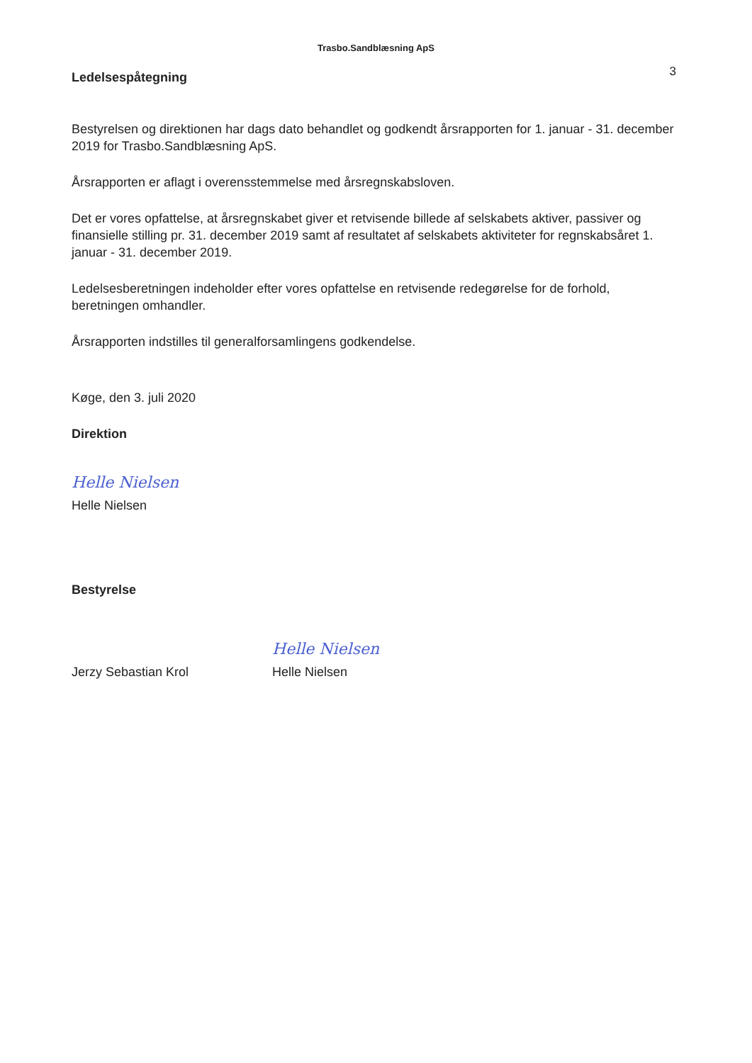Trasbo.Sandblæsning ApS
Ledelsespåtegning
3
Bestyrelsen og direktionen har dags dato behandlet og godkendt årsrapporten for 1. januar - 31. december 2019 for Trasbo.Sandblæsning ApS.
Årsrapporten er aflagt i overensstemmelse med årsregnskabsloven.
Det er vores opfattelse, at årsregnskabet giver et retvisende billede af selskabets aktiver, passiver og finansielle stilling pr. 31. december 2019 samt af resultatet af selskabets aktiviteter for regnskabsåret 1. januar - 31. december 2019.
Ledelsesberetningen indeholder efter vores opfattelse en retvisende redegørelse for de forhold, beretningen omhandler.
Årsrapporten indstilles til generalforsamlingens godkendelse.
Køge, den 3. juli 2020
Direktion
Helle Nielsen
Helle Nielsen
Bestyrelse
Jerzy Sebastian Krol
Helle Nielsen
Helle Nielsen